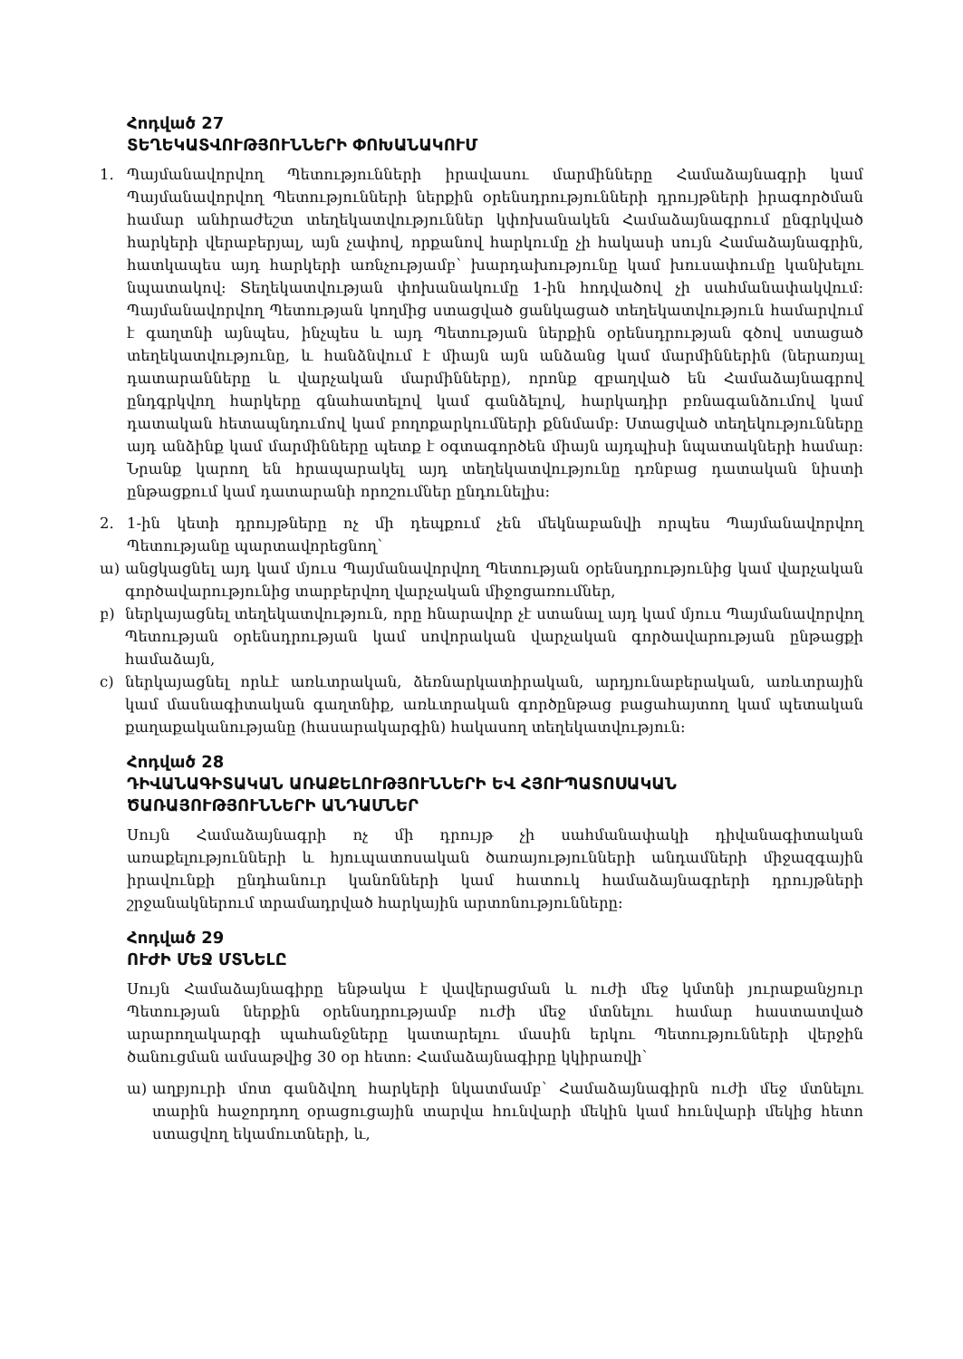Հոդված 27
ՏԵՂԵԿԱՏՎՈՒԹՅՈՒՆՆԵՐԻ ՓՈԽԱՆԱԿՈՒՄ
1. Պայմանավորվող Պետությունների իրավասու մարմինները Համաձայնագրի կամ Պայմանավորվող Պետությունների ներքին օրենսդրությունների դրույթների իրագործման համար անհրաժեշտ տեղեկատվություններ կփոխանակեն Համաձայնագրում ընգրկված հարկերի վերաբերյալ, այն չափով, որքանով հարկումը չի հակասի սույն Համաձայնագրին, հատկապես այդ հարկերի առնչությամբ՝ խարդախությունը կամ խուսափումը կանխելու նպատակով: Տեղեկատվության փոխանակումը 1-ին հոդվածով չի սահմանափակվում: Պայմանավորվող Պետության կողմից ստացված ցանկացած տեղեկատվություն համարվում է գաղտնի այնպես, ինչպես և այդ Պետության ներքին օրենսդրության գծով ստացած տեղեկատվությունը, և հանձնվում է միայն այն անձանց կամ մարմիններին (ներառյալ դատարանները և վարչական մարմինները), որոնք զբաղված են Համաձայնագրով ընդգրկվող հարկերը գնահատելով կամ գանձելով, հարկադիր բռնագանձումով կամ դատական հետապնդումով կամ բողոքարկումների քննմամբ: Ստացված տեղեկությունները այդ անձինք կամ մարմինները պետք է օգտագործեն միայն այդպիսի նպատակների համար: Նրանք կարող են հրապարակել այդ տեղեկատվությունը դռնբաց դատական նիստի ընթացքում կամ դատարանի որոշումներ ընդունելիս:
2. 1-ին կետի դրույթները ոչ մի դեպքում չեն մեկնաբանվի որպես Պայմանավորվող Պետությանը պարտավորեցնող՝
ա) անցկացնել այդ կամ մյուս Պայմանավորվող Պետության օրենսդրությունից կամ վարչական գործավարությունից տարբերվող վարչական միջոցառումներ,
բ) ներկայացնել տեղեկատվություն, որը հնարավոր չէ ստանալ այդ կամ մյուս Պայմանավորվող Պետության օրենսդրության կամ սովորական վարչական գործավարության ընթացքի համաձայն,
c) ներկայացնել որևէ առևտրական, ձեռնարկատիրական, արդյունաբերական, առևտրային կամ մասնագիտական գաղտնիք, առևտրական գործընթաց բացահայտող կամ պետական քաղաքականությանը (հասարակարգին) հակասող տեղեկատվություն:
Հոդված 28
ԴԻՎԱՆԱԳԻՏԱԿԱՆ ԱՌԱՔԵԼՈՒԹՅՈՒՆՆԵՐԻ ԵՎ ՀՅՈՒՊԱՏՈՍԱԿԱՆ ԾԱՌԱՅՈՒԹՅՈՒՆՆԵՐԻ ԱՆԴԱՄՆԵՐ
Սույն Համաձայնագրի ոչ մի դրույթ չի սահմանափակի դիվանագիտական առաքելությունների և հյուպատոսական ծառայությունների անդամների միջազգային իրավունքի ընդհանուր կանոնների կամ հատուկ համաձայնագրերի դրույթների շրջանակներում տրամադրված հարկային արտոնությունները:
Հոդված 29
ՈՒԺԻ ՄԵՋ ՄՏՆԵԼԸ
Սույն Համաձայնագիրը ենթակա է վավերացման և ուժի մեջ կմտնի յուրաքանչյուր Պետության ներքին օրենսդրությամբ ուժի մեջ մտնելու համար հաստատված արարողակարգի պահանջները կատարելու մասին երկու Պետությունների վերջին ծանուցման ամսաթվից 30 օր հետո: Համաձայնագիրը կկիրառվի՝
ա) աղբյուրի մոտ գանձվող հարկերի նկատմամբ՝ Համաձայնագիրն ուժի մեջ մտնելու տարին հաջորդող օրացուցային տարվա հունվարի մեկին կամ հունվարի մեկից հետո ստացվող եկամուտների, և,